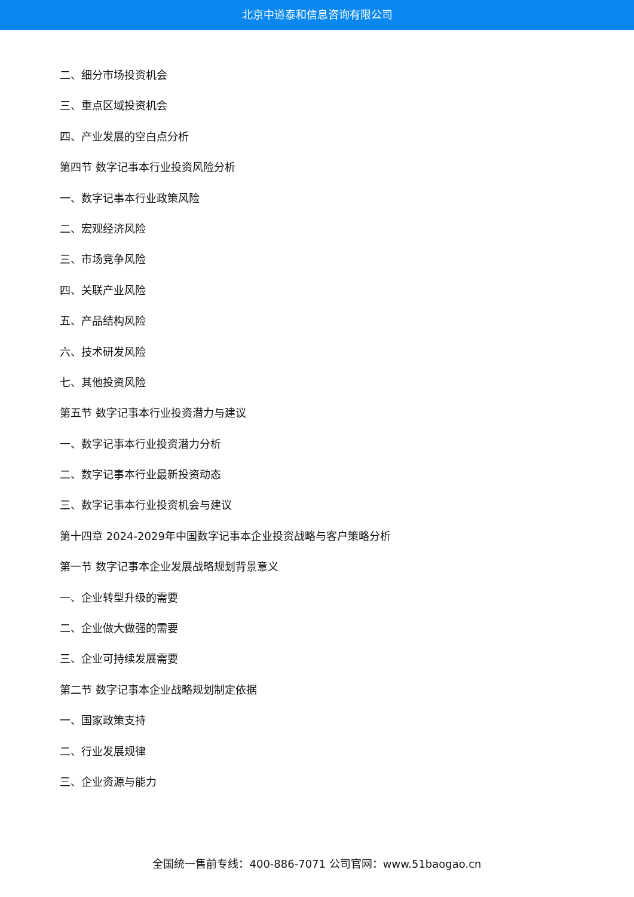北京中道泰和信息咨询有限公司
二、细分市场投资机会
三、重点区域投资机会
四、产业发展的空白点分析
第四节 数字记事本行业投资风险分析
一、数字记事本行业政策风险
二、宏观经济风险
三、市场竞争风险
四、关联产业风险
五、产品结构风险
六、技术研发风险
七、其他投资风险
第五节 数字记事本行业投资潜力与建议
一、数字记事本行业投资潜力分析
二、数字记事本行业最新投资动态
三、数字记事本行业投资机会与建议
第十四章 2024-2029年中国数字记事本企业投资战略与客户策略分析
第一节 数字记事本企业发展战略规划背景意义
一、企业转型升级的需要
二、企业做大做强的需要
三、企业可持续发展需要
第二节 数字记事本企业战略规划制定依据
一、国家政策支持
二、行业发展规律
三、企业资源与能力
全国统一售前专线：400-886-7071 公司官网：www.51baogao.cn